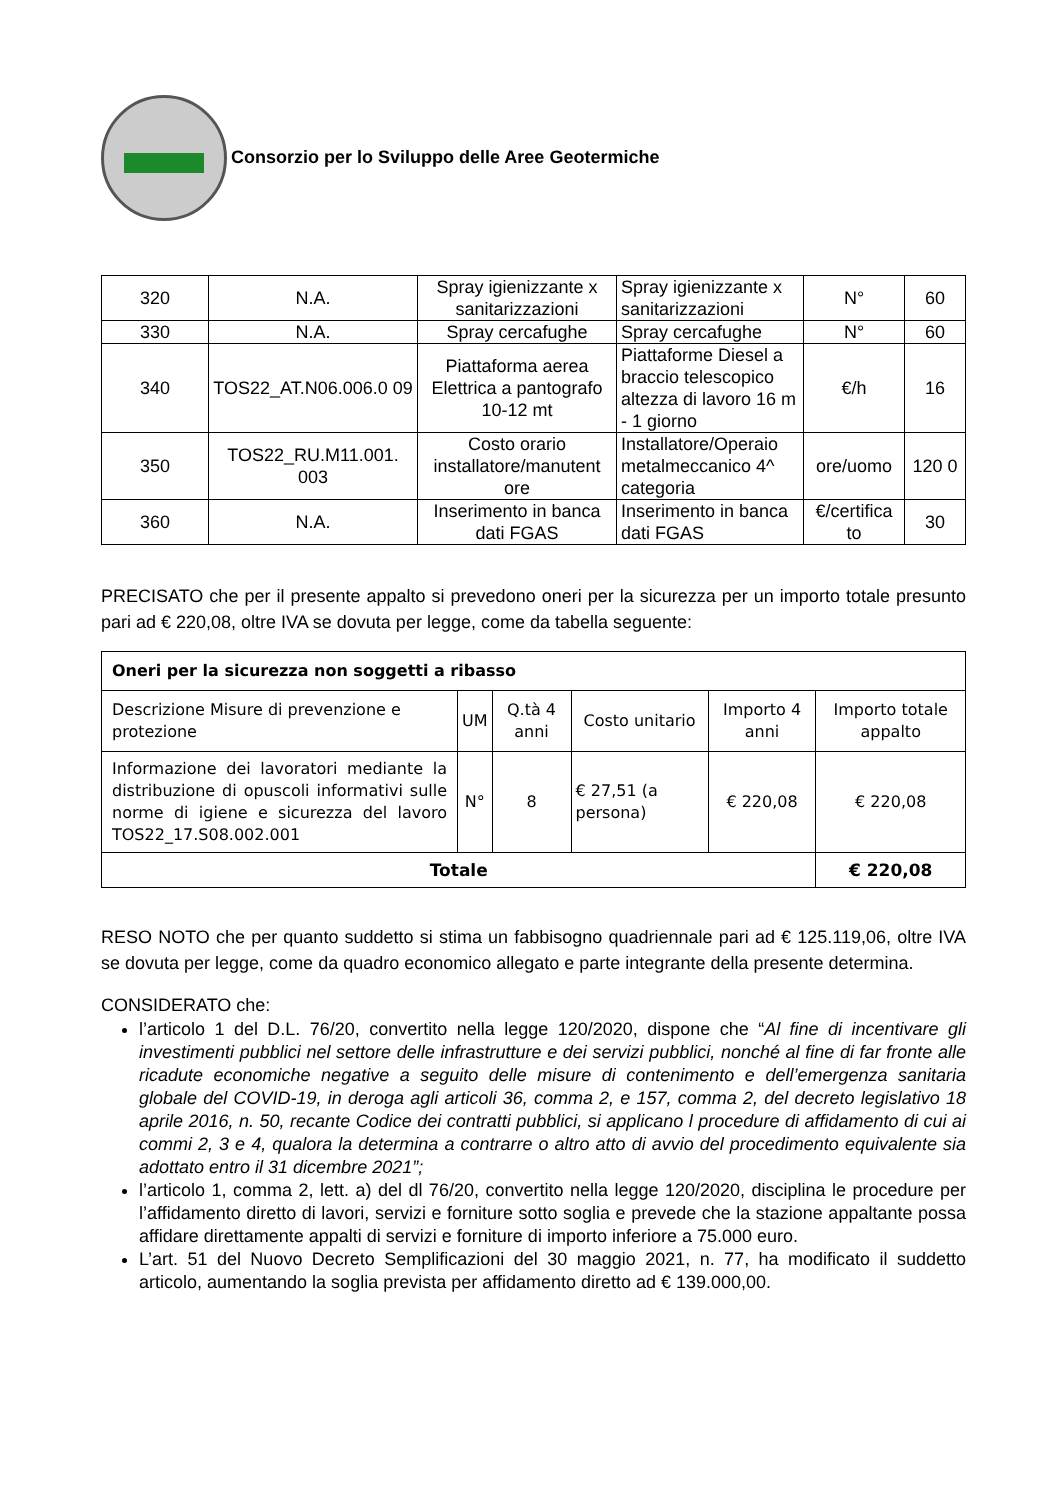Consorzio per lo Sviluppo delle Aree Geotermiche
| 320 | N.A. | Spray igienizzante x sanitarizzazioni | Spray igienizzante x sanitarizzazioni | N° | 60 |
| 330 | N.A. | Spray cercafughe | Spray cercafughe | N° | 60 |
| 340 | TOS22_AT.N06.006.0 09 | Piattaforma aerea Elettrica a pantografo 10-12 mt | Piattaforme Diesel a braccio telescopico altezza di lavoro 16 m - 1 giorno | €/h | 16 |
| 350 | TOS22_RU.M11.001. 003 | Costo orario installatore/manutent ore | Installatore/Operaio metalmeccanico 4^ categoria | ore/uomo | 120 0 |
| 360 | N.A. | Inserimento in banca dati FGAS | Inserimento in banca dati FGAS | €/certifica to | 30 |
PRECISATO che per il presente appalto si prevedono oneri per la sicurezza per un importo totale presunto pari ad € 220,08, oltre IVA se dovuta per legge, come da tabella seguente:
| Oneri per la sicurezza non soggetti a ribasso | | | | | |
| --- | --- | --- | --- | --- | --- |
| Descrizione Misure di prevenzione e protezione | UM | Q.tà 4 anni | Costo unitario | Importo 4 anni | Importo totale appalto |
| Informazione dei lavoratori mediante la distribuzione di opuscoli informativi sulle norme di igiene e sicurezza del lavoro TOS22_17.S08.002.001 | N° | 8 | € 27,51 (a persona) | € 220,08 | € 220,08 |
| Totale | | | | | € 220,08 |
RESO NOTO che per quanto suddetto si stima un fabbisogno quadriennale pari ad € 125.119,06, oltre IVA se dovuta per legge, come da quadro economico allegato e parte integrante della presente determina.
CONSIDERATO che:
l’articolo 1 del D.L. 76/20, convertito nella legge 120/2020, dispone che “Al fine di incentivare gli investimenti pubblici nel settore delle infrastrutture e dei servizi pubblici, nonché al fine di far fronte alle ricadute economiche negative a seguito delle misure di contenimento e dell’emergenza sanitaria globale del COVID-19, in deroga agli articoli 36, comma 2, e 157, comma 2, del decreto legislativo 18 aprile 2016, n. 50, recante Codice dei contratti pubblici, si applicano l procedure di affidamento di cui ai commi 2, 3 e 4, qualora la determina a contrarre o altro atto di avvio del procedimento equivalente sia adottato entro il 31 dicembre 2021”;
l’articolo 1, comma 2, lett. a) del dl 76/20, convertito nella legge 120/2020, disciplina le procedure per l’affidamento diretto di lavori, servizi e forniture sotto soglia e prevede che la stazione appaltante possa affidare direttamente appalti di servizi e forniture di importo inferiore a 75.000 euro.
L’art. 51 del Nuovo Decreto Semplificazioni del 30 maggio 2021, n. 77, ha modificato il suddetto articolo, aumentando la soglia prevista per affidamento diretto ad € 139.000,00.